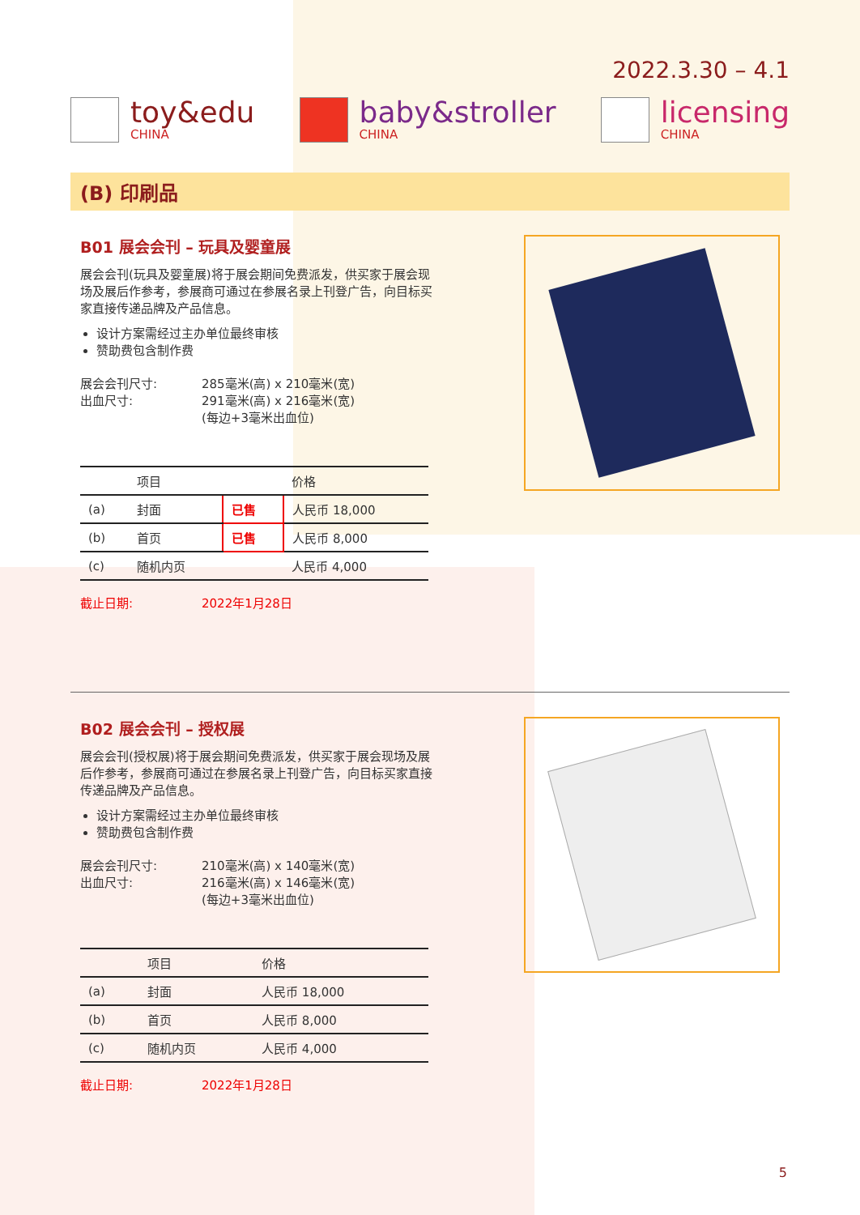2022.3.30 – 4.1
toy&edu
CHINA
baby&stroller
CHINA
licensing
CHINA
(B) 印刷品
B01 展会会刊 – 玩具及婴童展
展会会刊(玩具及婴童展)将于展会期间免费派发，供买家于展会现场及展后作参考，参展商可通过在参展名录上刊登广告，向目标买家直接传递品牌及产品信息。
设计方案需经过主办单位最终审核
赞助费包含制作费
展会会刊尺寸:
285毫米(高) x 210毫米(宽)
出血尺寸:
291毫米(高) x 216毫米(宽)
(每边+3毫米出血位)
| | 项目 | | 价格 |
| --- | --- | --- | --- |
| (a) | 封面 | 已售 | 人民币 18,000 |
| (b) | 首页 | 已售 | 人民币 8,000 |
| (c) | 随机内页 | | 人民币 4,000 |
截止日期:
2022年1月28日
B02 展会会刊 – 授权展
展会会刊(授权展)将于展会期间免费派发，供买家于展会现场及展后作参考，参展商可通过在参展名录上刊登广告，向目标买家直接传递品牌及产品信息。
设计方案需经过主办单位最终审核
赞助费包含制作费
展会会刊尺寸:
210毫米(高) x 140毫米(宽)
出血尺寸:
216毫米(高) x 146毫米(宽)
(每边+3毫米出血位)
| | 项目 | 价格 |
| --- | --- | --- |
| (a) | 封面 | 人民币 18,000 |
| (b) | 首页 | 人民币 8,000 |
| (c) | 随机内页 | 人民币 4,000 |
截止日期:
2022年1月28日
5